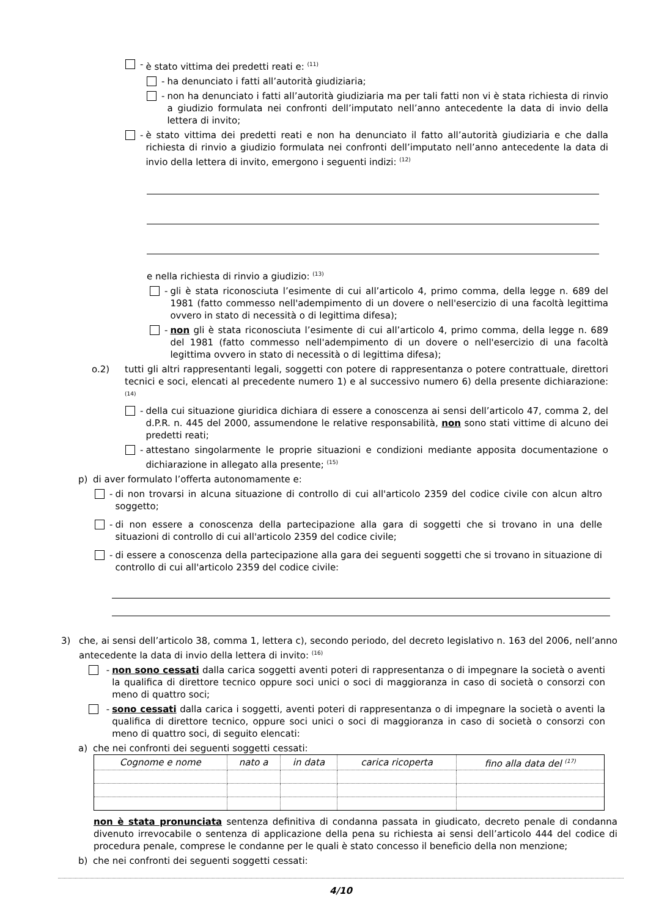- è stato vittima dei predetti reati e: <sup>(11)</sup>
- ha denunciato i fatti all’autorità giudiziaria;
- non ha denunciato i fatti all’autorità giudiziaria ma per tali fatti non vi è stata richiesta di rinvio a giudizio formulata nei confronti dell’imputato nell’anno antecedente la data di invio della lettera di invito;
- è stato vittima dei predetti reati e non ha denunciato il fatto all’autorità giudiziaria e che dalla richiesta di rinvio a giudizio formulata nei confronti dell’imputato nell’anno antecedente la data di invio della lettera di invito, emergono i seguenti indizi: <sup>(12)</sup>
e nella richiesta di rinvio a giudizio: <sup>(13)</sup>
- gli è stata riconosciuta l’esimente di cui all’articolo 4, primo comma, della legge n. 689 del 1981 (fatto commesso nell'adempimento di un dovere o nell'esercizio di una facoltà legittima ovvero in stato di necessità o di legittima difesa);
- non gli è stata riconosciuta l’esimente di cui all’articolo 4, primo comma, della legge n. 689 del 1981 (fatto commesso nell'adempimento di un dovere o nell'esercizio di una facoltà legittima ovvero in stato di necessità o di legittima difesa);
o.2) tutti gli altri rappresentanti legali, soggetti con potere di rappresentanza o potere contrattuale, direttori tecnici e soci, elencati al precedente numero 1) e al successivo numero 6) della presente dichiarazione: <sup>(14)</sup>
- della cui situazione giuridica dichiara di essere a conoscenza ai sensi dell’articolo 47, comma 2, del d.P.R. n. 445 del 2000, assumendone le relative responsabilità, non sono stati vittime di alcuno dei predetti reati;
- attestano singolarmente le proprie situazioni e condizioni mediante apposita documentazione o dichiarazione in allegato alla presente; <sup>(15)</sup>
p) di aver formulato l’offerta autonomamente e:
- di non trovarsi in alcuna situazione di controllo di cui all'articolo 2359 del codice civile con alcun altro soggetto;
- di non essere a conoscenza della partecipazione alla gara di soggetti che si trovano in una delle situazioni di controllo di cui all'articolo 2359 del codice civile;
- di essere a conoscenza della partecipazione alla gara dei seguenti soggetti che si trovano in situazione di controllo di cui all'articolo 2359 del codice civile:
3) che, ai sensi dell’articolo 38, comma 1, lettera c), secondo periodo, del decreto legislativo n. 163 del 2006, nell’anno antecedente la data di invio della lettera di invito: <sup>(16)</sup>
- non sono cessati dalla carica soggetti aventi poteri di rappresentanza o di impegnare la società o aventi la qualifica di direttore tecnico oppure soci unici o soci di maggioranza in caso di società o consorzi con meno di quattro soci;
- sono cessati dalla carica i soggetti, aventi poteri di rappresentanza o di impegnare la società o aventi la qualifica di direttore tecnico, oppure soci unici o soci di maggioranza in caso di società o consorzi con meno di quattro soci, di seguito elencati:
a) che nei confronti dei seguenti soggetti cessati:
| Cognome e nome | nato a | in data | carica ricoperta | fino alla data del <sup>(17)</sup> |
| --- | --- | --- | --- | --- |
non è stata pronunciata sentenza definitiva di condanna passata in giudicato, decreto penale di condanna divenuto irrevocabile o sentenza di applicazione della pena su richiesta ai sensi dell’articolo 444 del codice di procedura penale, comprese le condanne per le quali è stato concesso il beneficio della non menzione;
b) che nei confronti dei seguenti soggetti cessati:
4/10